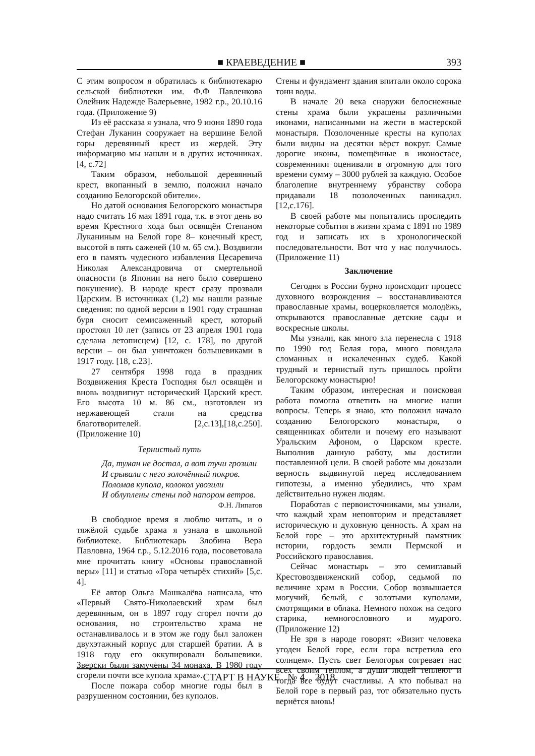■ КРАЕВЕДЕНИЕ ■ 393
С этим вопросом я обратилась к библиотекарю сельской библиотеки им. Ф.Ф Павленкова Олейник Надежде Валерьевне, 1982 г.р., 20.10.16 года. (Приложение 9)
Из её рассказа я узнала, что 9 июня 1890 года Стефан Луканин сооружает на вершине Белой горы деревянный крест из жердей. Эту информацию мы нашли и в других источниках. [4, с.72]
Таким образом, небольшой деревянный крест, вкопанный в землю, положил начало созданию Белогорской обители».
Но датой основания Белогорского монастыря надо считать 16 мая 1891 года, т.к. в этот день во время Крестного хода был освящён Степаном Луканиным на Белой горе 8– конечный крест, высотой в пять саженей (10 м. 65 см.). Воздвигли его в память чудесного избавления Цесаревича Николая Александровича от смертельной опасности (в Японии на него было совершено покушение). В народе крест сразу прозвали Царским. В источниках (1,2) мы нашли разные сведения: по одной версии в 1901 году страшная буря сносит семисаженный крест, который простоял 10 лет (запись от 23 апреля 1901 года сделана летописцем) [12, с. 178], по другой версии – он был уничтожен большевиками в 1917 году. [18, с.23].
27 сентября 1998 года в праздник Воздвижения Креста Господня был освящён и вновь воздвигнут исторический Царский крест. Его высота 10 м. 86 см., изготовлен из нержавеющей стали на средства благотворителей. [2,с.13],[18,с.250]. (Приложение 10)
Тернистый путь
Да, туман не достал, а вот тучи грозили
И срывали с него золочённый покров.
Поломав купола, колокол увозили
И облуплены стены под напором ветров.
Ф.Н. Липатов
В свободное время я люблю читать, и о тяжёлой судьбе храма я узнала в школьной библиотеке. Библиотекарь Злобина Вера Павловна, 1964 г.р., 5.12.2016 года, посоветовала мне прочитать книгу «Основы православной веры» [11] и статью «Гора четырёх стихий» [5,с. 4].
Её автор Ольга Машкалёва написала, что «Первый Свято-Николаевский храм был деревянным, он в 1897 году сгорел почти до основания, но строительство храма не останавливалось и в этом же году был заложен двухэтажный корпус для старшей братии. А в 1918 году его оккупировали большевики. Зверски были замучены 34 монаха. В 1980 году сгорели почти все купола храма».
После пожара собор многие годы был в разрушенном состоянии, без куполов.
Стены и фундамент здания впитали около сорока тонн воды.
В начале 20 века снаружи белоснежные стены храма были украшены различными иконами, написанными на жести в мастерской монастыря. Позолоченные кресты на куполах были видны на десятки вёрст вокруг. Самые дорогие иконы, помещённые в иконостасе, современники оценивали в огромную для того времени сумму – 3000 рублей за каждую. Особое благолепие внутреннему убранству собора придавали 18 позолоченных паникадил. [12,с.176].
В своей работе мы попытались проследить некоторые события в жизни храма с 1891 по 1989 год и записать их в хронологической последовательности. Вот что у нас получилось. (Приложение 11)
Заключение
Сегодня в России бурно происходит процесс духовного возрождения – восстанавливаются православные храмы, воцерковляется молодёжь, открываются православные детские сады и воскресные школы.
Мы узнали, как много зла перенесла с 1918 по 1990 год Белая гора, много повидала сломанных и искалеченных судеб. Какой трудный и тернистый путь пришлось пройти Белогорскому монастырю!
Таким образом, интересная и поисковая работа помогла ответить на многие наши вопросы. Теперь я знаю, кто положил начало созданию Белогорского монастыря, о священниках обители и почему его называют Уральским Афоном, о Царском кресте. Выполнив данную работу, мы достигли поставленной цели. В своей работе мы доказали верность выдвинутой перед исследованием гипотезы, а именно убедились, что храм действительно нужен людям.
Поработав с первоисточниками, мы узнали, что каждый храм неповторим и представляет историческую и духовную ценность. А храм на Белой горе – это архитектурный памятник истории, гордость земли Пермской и Российского православия.
Сейчас монастырь – это семиглавый Крестовоздвиженский собор, седьмой по величине храм в России. Собор возвышается могучий, белый, с золотыми куполами, смотрящими в облака. Немного похож на седого старика, немногословного и мудрого. (Приложение 12)
Не зря в народе говорят: «Визит человека угоден Белой горе, если гора встретила его солнцем». Пусть свет Белогорья согревает нас всех своим теплом, а души людей теплеют и тогда все будут счастливы. А кто побывал на Белой горе в первый раз, тот обязательно пусть вернётся вновь!
СТАРТ В НАУКЕ № 4, 2018